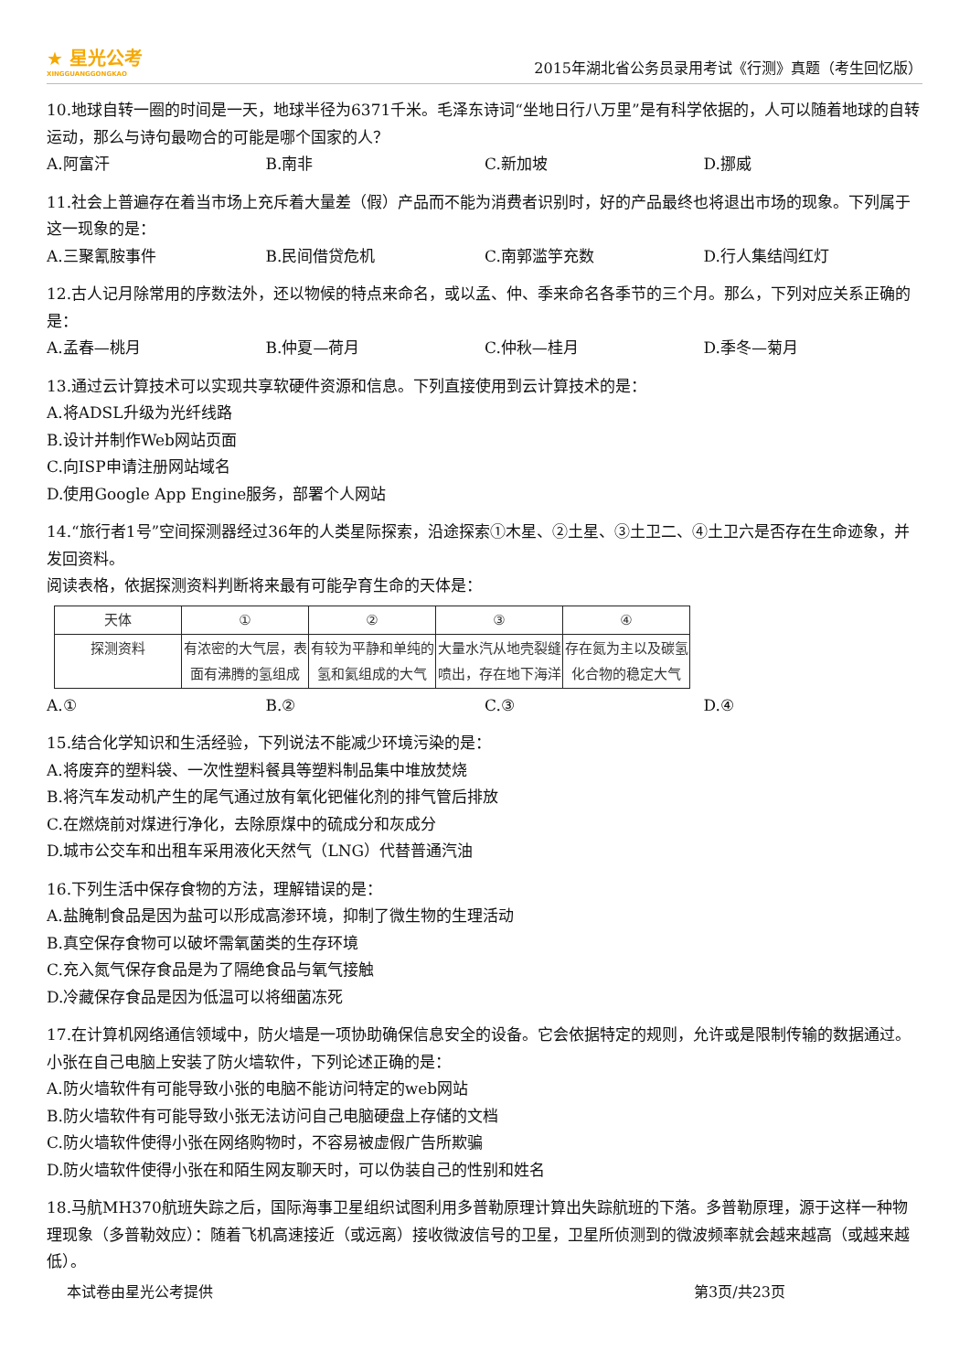★ 星光公考
XINGGUANGGONGKAO
2015年湖北省公务员录用考试《行测》真题（考生回忆版）
10.地球自转一圈的时间是一天，地球半径为6371千米。毛泽东诗词“坐地日行八万里”是有科学依据的，人可以随着地球的自转运动，那么与诗句最吻合的可能是哪个国家的人？
A.阿富汗 B.南非 C.新加坡 D.挪威
11.社会上普遍存在着当市场上充斥着大量差（假）产品而不能为消费者识别时，好的产品最终也将退出市场的现象。下列属于这一现象的是：
A.三聚氰胺事件 B.民间借贷危机 C.南郭滥竽充数 D.行人集结闯红灯
12.古人记月除常用的序数法外，还以物候的特点来命名，或以孟、仲、季来命名各季节的三个月。那么，下列对应关系正确的是：
A.孟春—桃月 B.仲夏—荷月 C.仲秋—桂月 D.季冬—菊月
13.通过云计算技术可以实现共享软硬件资源和信息。下列直接使用到云计算技术的是：
A.将ADSL升级为光纤线路
B.设计并制作Web网站页面
C.向ISP申请注册网站域名
D.使用Google App Engine服务，部署个人网站
14.“旅行者1号”空间探测器经过36年的人类星际探索，沿途探索①木星、②土星、③土卫二、④土卫六是否存在生命迹象，并发回资料。
阅读表格，依据探测资料判断将来最有可能孕育生命的天体是：
| 天体 | ① | ② | ③ | ④ |
| 探测资料 | 有浓密的大气层，表面有沸腾的氢组成 | 有较为平静和单纯的氢和氦组成的大气 | 大量水汽从地壳裂缝喷出，存在地下海洋 | 存在氮为主以及碳氢化合物的稳定大气 |
A.① B.② C.③ D.④
15.结合化学知识和生活经验，下列说法不能减少环境污染的是：
A.将废弃的塑料袋、一次性塑料餐具等塑料制品集中堆放焚烧
B.将汽车发动机产生的尾气通过放有氧化钯催化剂的排气管后排放
C.在燃烧前对煤进行净化，去除原煤中的硫成分和灰成分
D.城市公交车和出租车采用液化天然气（LNG）代替普通汽油
16.下列生活中保存食物的方法，理解错误的是：
A.盐腌制食品是因为盐可以形成高渗环境，抑制了微生物的生理活动
B.真空保存食物可以破坏需氧菌类的生存环境
C.充入氮气保存食品是为了隔绝食品与氧气接触
D.冷藏保存食品是因为低温可以将细菌冻死
17.在计算机网络通信领域中，防火墙是一项协助确保信息安全的设备。它会依据特定的规则，允许或是限制传输的数据通过。小张在自己电脑上安装了防火墙软件，下列论述正确的是：
A.防火墙软件有可能导致小张的电脑不能访问特定的web网站
B.防火墙软件有可能导致小张无法访问自己电脑硬盘上存储的文档
C.防火墙软件使得小张在网络购物时，不容易被虚假广告所欺骗
D.防火墙软件使得小张在和陌生网友聊天时，可以伪装自己的性别和姓名
18.马航MH370航班失踪之后，国际海事卫星组织试图利用多普勒原理计算出失踪航班的下落。多普勒原理，源于这样一种物理现象（多普勒效应）：随着飞机高速接近（或远离）接收微波信号的卫星，卫星所侦测到的微波频率就会越来越高（或越来越低）。
本试卷由星光公考提供 第3页/共23页